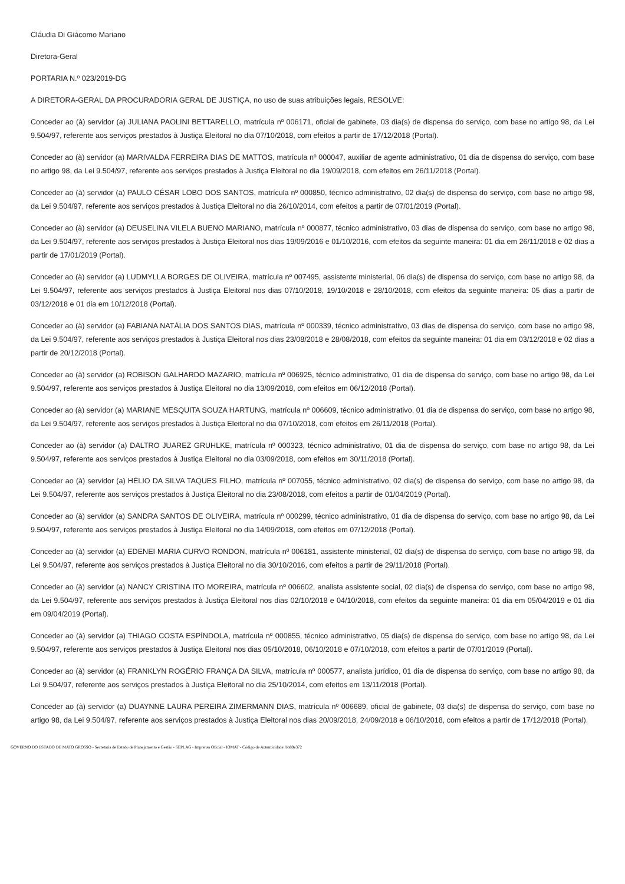Cláudia Di Giácomo Mariano
Diretora-Geral
PORTARIA N.º 023/2019-DG
A DIRETORA-GERAL DA PROCURADORIA GERAL DE JUSTIÇA, no uso de suas atribuições legais, RESOLVE:
Conceder ao (à) servidor (a) JULIANA PAOLINI BETTARELLO, matrícula nº 006171, oficial de gabinete, 03 dia(s) de dispensa do serviço, com base no artigo 98, da Lei 9.504/97, referente aos serviços prestados à Justiça Eleitoral no dia 07/10/2018, com efeitos a partir de 17/12/2018 (Portal).
Conceder ao (à) servidor (a) MARIVALDA FERREIRA DIAS DE MATTOS, matrícula nº 000047, auxiliar de agente administrativo, 01 dia de dispensa do serviço, com base no artigo 98, da Lei 9.504/97, referente aos serviços prestados à Justiça Eleitoral no dia 19/09/2018, com efeitos em 26/11/2018 (Portal).
Conceder ao (à) servidor (a) PAULO CÉSAR LOBO DOS SANTOS, matrícula nº 000850, técnico administrativo, 02 dia(s) de dispensa do serviço, com base no artigo 98, da Lei 9.504/97, referente aos serviços prestados à Justiça Eleitoral no dia 26/10/2014, com efeitos a partir de 07/01/2019 (Portal).
Conceder ao (à) servidor (a) DEUSELINA VILELA BUENO MARIANO, matrícula nº 000877, técnico administrativo, 03 dias de dispensa do serviço, com base no artigo 98, da Lei 9.504/97, referente aos serviços prestados à Justiça Eleitoral nos dias 19/09/2016 e 01/10/2016, com efeitos da seguinte maneira: 01 dia em 26/11/2018 e 02 dias a partir de 17/01/2019 (Portal).
Conceder ao (à) servidor (a) LUDMYLLA BORGES DE OLIVEIRA, matrícula nº 007495, assistente ministerial, 06 dia(s) de dispensa do serviço, com base no artigo 98, da Lei 9.504/97, referente aos serviços prestados à Justiça Eleitoral nos dias 07/10/2018, 19/10/2018 e 28/10/2018, com efeitos da seguinte maneira: 05 dias a partir de 03/12/2018 e 01 dia em 10/12/2018 (Portal).
Conceder ao (à) servidor (a) FABIANA NATÁLIA DOS SANTOS DIAS, matrícula nº 000339, técnico administrativo, 03 dias de dispensa do serviço, com base no artigo 98, da Lei 9.504/97, referente aos serviços prestados à Justiça Eleitoral nos dias 23/08/2018 e 28/08/2018, com efeitos da seguinte maneira: 01 dia em 03/12/2018 e 02 dias a partir de 20/12/2018 (Portal).
Conceder ao (à) servidor (a) ROBISON GALHARDO MAZARIO, matrícula nº 006925, técnico administrativo, 01 dia de dispensa do serviço, com base no artigo 98, da Lei 9.504/97, referente aos serviços prestados à Justiça Eleitoral no dia 13/09/2018, com efeitos em 06/12/2018 (Portal).
Conceder ao (à) servidor (a) MARIANE MESQUITA SOUZA HARTUNG, matrícula nº 006609, técnico administrativo, 01 dia de dispensa do serviço, com base no artigo 98, da Lei 9.504/97, referente aos serviços prestados à Justiça Eleitoral no dia 07/10/2018, com efeitos em 26/11/2018 (Portal).
Conceder ao (à) servidor (a) DALTRO JUAREZ GRUHLKE, matrícula nº 000323, técnico administrativo, 01 dia de dispensa do serviço, com base no artigo 98, da Lei 9.504/97, referente aos serviços prestados à Justiça Eleitoral no dia 03/09/2018, com efeitos em 30/11/2018 (Portal).
Conceder ao (à) servidor (a) HÉLIO DA SILVA TAQUES FILHO, matrícula nº 007055, técnico administrativo, 02 dia(s) de dispensa do serviço, com base no artigo 98, da Lei 9.504/97, referente aos serviços prestados à Justiça Eleitoral no dia 23/08/2018, com efeitos a partir de 01/04/2019 (Portal).
Conceder ao (à) servidor (a) SANDRA SANTOS DE OLIVEIRA, matrícula nº 000299, técnico administrativo, 01 dia de dispensa do serviço, com base no artigo 98, da Lei 9.504/97, referente aos serviços prestados à Justiça Eleitoral no dia 14/09/2018, com efeitos em 07/12/2018 (Portal).
Conceder ao (à) servidor (a) EDENEI MARIA CURVO RONDON, matrícula nº 006181, assistente ministerial, 02 dia(s) de dispensa do serviço, com base no artigo 98, da Lei 9.504/97, referente aos serviços prestados à Justiça Eleitoral no dia 30/10/2016, com efeitos a partir de 29/11/2018 (Portal).
Conceder ao (à) servidor (a) NANCY CRISTINA ITO MOREIRA, matrícula nº 006602, analista assistente social, 02 dia(s) de dispensa do serviço, com base no artigo 98, da Lei 9.504/97, referente aos serviços prestados à Justiça Eleitoral nos dias 02/10/2018 e 04/10/2018, com efeitos da seguinte maneira: 01 dia em 05/04/2019 e 01 dia em 09/04/2019 (Portal).
Conceder ao (à) servidor (a) THIAGO COSTA ESPÍNDOLA, matrícula nº 000855, técnico administrativo, 05 dia(s) de dispensa do serviço, com base no artigo 98, da Lei 9.504/97, referente aos serviços prestados à Justiça Eleitoral nos dias 05/10/2018, 06/10/2018 e 07/10/2018, com efeitos a partir de 07/01/2019 (Portal).
Conceder ao (à) servidor (a) FRANKLYN ROGÉRIO FRANÇA DA SILVA, matrícula nº 000577, analista jurídico, 01 dia de dispensa do serviço, com base no artigo 98, da Lei 9.504/97, referente aos serviços prestados à Justiça Eleitoral no dia 25/10/2014, com efeitos em 13/11/2018 (Portal).
Conceder ao (à) servidor (a) DUAYNNE LAURA PEREIRA ZIMERMANN DIAS, matrícula nº 006689, oficial de gabinete, 03 dia(s) de dispensa do serviço, com base no artigo 98, da Lei 9.504/97, referente aos serviços prestados à Justiça Eleitoral nos dias 20/09/2018, 24/09/2018 e 06/10/2018, com efeitos a partir de 17/12/2018 (Portal).
GOVERNO DO ESTADO DE MATO GROSSO - Secretaria de Estado de Planejamento e Gestão - SEPLAG - Imprensa Oficial - IOMAT - Código de Autenticidade: bb89e372